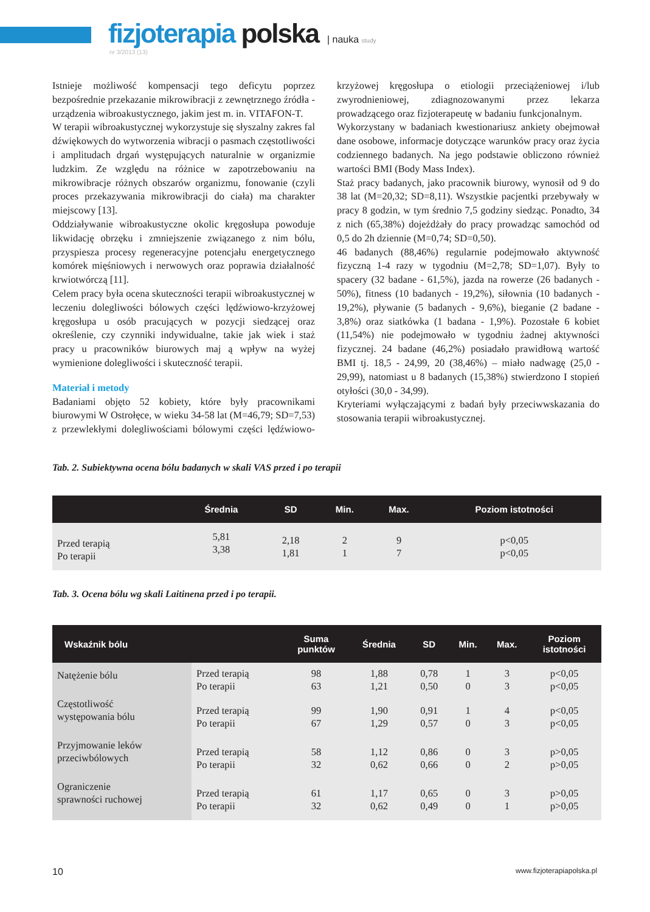fizjoterapia polska | nauka study
nr 3/2013 (13)
Istnieje możliwość kompensacji tego deficytu poprzez bezpośrednie przekazanie mikrowibracji z zewnętrznego źródła - urządzenia wibroakustycznego, jakim jest m. in. VITAFON-T.
W terapii wibroakustycznej wykorzystuje się słyszalny zakres fal dźwiękowych do wytworzenia wibracji o pasmach częstotliwości i amplitudach drgań występujących naturalnie w organizmie ludzkim. Ze względu na różnice w zapotrzebowaniu na mikrowibracje różnych obszarów organizmu, fonowanie (czyli proces przekazywania mikrowibracji do ciała) ma charakter miejscowy [13].
Oddziaływanie wibroakustyczne okolic kręgosłupa powoduje likwidację obrzęku i zmniejszenie związanego z nim bólu, przyspiesza procesy regeneracyjne potencjału energetycznego komórek mięśniowych i nerwowych oraz poprawia działalność krwiotwórczą [11].
Celem pracy była ocena skuteczności terapii wibroakustycznej w leczeniu dolegliwości bólowych części lędźwiowo-krzyżowej kręgosłupa u osób pracujących w pozycji siedzącej oraz określenie, czy czynniki indywidualne, takie jak wiek i staż pracy u pracowników biurowych maj ą wpływ na wyżej wymienione dolegliwości i skuteczność terapii.
Materiał i metody
Badaniami objęto 52 kobiety, które były pracownikami biurowymi W Ostrołęce, w wieku 34-58 lat (M=46,79; SD=7,53) z przewlekłymi dolegliwościami bólowymi części lędźwiowo-krzyżowej kręgosłupa o etiologii przeciążeniowej i/lub zwyrodnieniowej, zdiagnozowanymi przez lekarza prowadzącego oraz fizjoterapeutę w badaniu funkcjonalnym.
Wykorzystany w badaniach kwestionariusz ankiety obejmował dane osobowe, informacje dotyczące warunków pracy oraz życia codziennego badanych. Na jego podstawie obliczono również wartości BMI (Body Mass Index).
Staż pracy badanych, jako pracownik biurowy, wynosił od 9 do 38 lat (M=20,32; SD=8,11). Wszystkie pacjentki przebywały w pracy 8 godzin, w tym średnio 7,5 godziny siedząc. Ponadto, 34 z nich (65,38%) dojeżdżały do pracy prowadząc samochód od 0,5 do 2h dziennie (M=0,74; SD=0,50).
46 badanych (88,46%) regularnie podejmowało aktywność fizyczną 1-4 razy w tygodniu (M=2,78; SD=1,07). Były to spacery (32 badane - 61,5%), jazda na rowerze (26 badanych - 50%), fitness (10 badanych - 19,2%), siłownia (10 badanych - 19,2%), pływanie (5 badanych - 9,6%), bieganie (2 badane - 3,8%) oraz siatkówka (1 badana - 1,9%). Pozostałe 6 kobiet (11,54%) nie podejmowało w tygodniu żadnej aktywności fizycznej. 24 badane (46,2%) posiadało prawidłową wartość BMI tj. 18,5 - 24,99, 20 (38,46%) – miało nadwagę (25,0 - 29,99), natomiast u 8 badanych (15,38%) stwierdzono I stopień otyłości (30,0 - 34,99).
Kryteriami wyłączającymi z badań były przeciwwskazania do stosowania terapii wibroakustycznej.
Tab. 2. Subiektywna ocena bólu badanych w skali VAS przed i po terapii
| | Średnia | SD | Min. | Max. | Poziom istotności |
| --- | --- | --- | --- | --- | --- |
| Przed terapią Po terapii | 5,81 3,38 | 2,18 1,81 | 2 1 | 9 7 | p<0,05 p<0,05 |
Tab. 3. Ocena bólu wg skali Laitinena przed i po terapii.
| Wskaźnik bólu | | Suma punktów | Średnia | SD | Min. | Max. | Poziom istotności |
| --- | --- | --- | --- | --- | --- | --- | --- |
| Natężenie bólu | Przed terapią Po terapii | 98 63 | 1,88 1,21 | 0,78 0,50 | 1 0 | 3 3 | p<0,05 p<0,05 |
| Częstotliwość występowania bólu | Przed terapią Po terapii | 99 67 | 1,90 1,29 | 0,91 0,57 | 1 0 | 4 3 | p<0,05 p<0,05 |
| Przyjmowanie leków przeciwbólowych | Przed terapią Po terapii | 58 32 | 1,12 0,62 | 0,86 0,66 | 0 0 | 3 2 | p>0,05 p>0,05 |
| Ograniczenie sprawności ruchowej | Przed terapią Po terapii | 61 32 | 1,17 0,62 | 0,65 0,49 | 0 0 | 3 1 | p>0,05 p>0,05 |
10 www.fizjoterapiapolska.pl